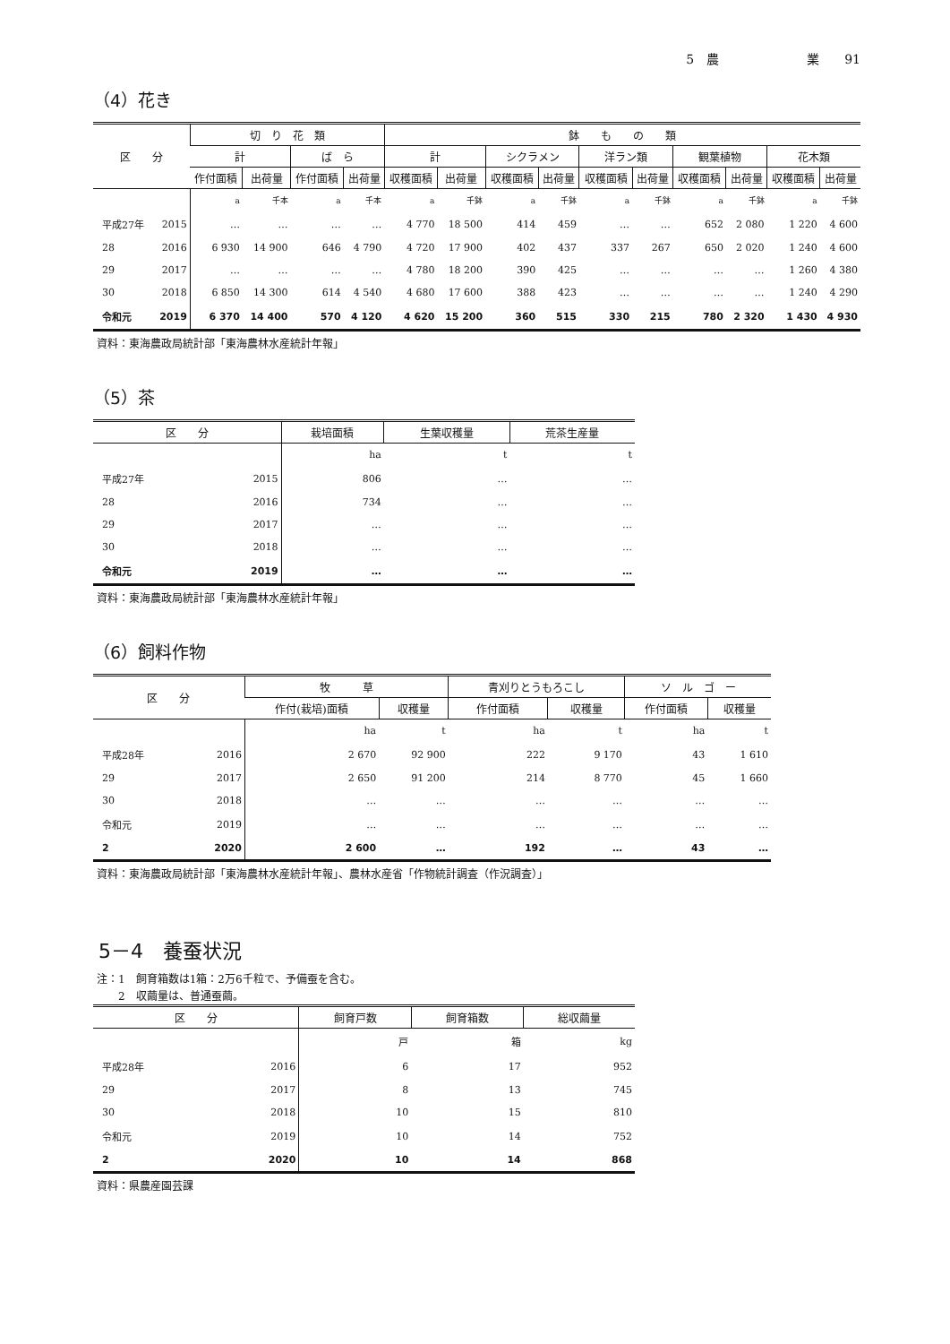5　農　　　　　　　業　　91
（4）花き
| 区 分 | | 切 り 花 類 | | | | 鉢 も の 類 | | | | | | | | | |
| --- | --- | --- | --- | --- | --- | --- | --- | --- | --- | --- | --- | --- | --- | --- | --- |
| | | 計 | | ば ら | | 計 | | シクラメン | | 洋ラン類 | | 観葉植物 | | 花木類 | |
| | | 作付面積 | 出荷量 | 作付面積 | 出荷量 | 収穫面積 | 出荷量 | 収穫面積 | 出荷量 | 収穫面積 | 出荷量 | 収穫面積 | 出荷量 | 収穫面積 | 出荷量 |
| | | a | 千本 | a | 千本 | a | 千鉢 | a | 千鉢 | a | 千鉢 | a | 千鉢 | a | 千鉢 |
| 平成27年 | 2015 | … | … | … | … | 4 770 | 18 500 | 414 | 459 | … | … | 652 | 2 080 | 1 220 | 4 600 |
| 28 | 2016 | 6 930 | 14 900 | 646 | 4 790 | 4 720 | 17 900 | 402 | 437 | 337 | 267 | 650 | 2 020 | 1 240 | 4 600 |
| 29 | 2017 | … | … | … | … | 4 780 | 18 200 | 390 | 425 | … | … | … | … | 1 260 | 4 380 |
| 30 | 2018 | 6 850 | 14 300 | 614 | 4 540 | 4 680 | 17 600 | 388 | 423 | … | … | … | … | 1 240 | 4 290 |
| 令和元 | 2019 | 6 370 | 14 400 | 570 | 4 120 | 4 620 | 15 200 | 360 | 515 | 330 | 215 | 780 | 2 320 | 1 430 | 4 930 |
資料：東海農政局統計部「東海農林水産統計年報」
（5）茶
| 区 分 | | 栽培面積 | 生葉収穫量 | 荒茶生産量 |
| --- | --- | --- | --- | --- |
| | | ha | t | t |
| 平成27年 | 2015 | 806 | … | … |
| 28 | 2016 | 734 | … | … |
| 29 | 2017 | … | … | … |
| 30 | 2018 | … | … | … |
| 令和元 | 2019 | … | … | … |
資料：東海農政局統計部「東海農林水産統計年報」
（6）飼料作物
| 区 分 | | 牧 草 | | 青刈りとうもろこし | | ソ ル ゴ ー | |
| --- | --- | --- | --- | --- | --- | --- | --- |
| | | 作付(栽培)面積 | 収穫量 | 作付面積 | 収穫量 | 作付面積 | 収穫量 |
| | | ha | t | ha | t | ha | t |
| 平成28年 | 2016 | 2 670 | 92 900 | 222 | 9 170 | 43 | 1 610 |
| 29 | 2017 | 2 650 | 91 200 | 214 | 8 770 | 45 | 1 660 |
| 30 | 2018 | … | … | … | … | … | … |
| 令和元 | 2019 | … | … | … | … | … | … |
| 2 | 2020 | 2 600 | … | 192 | … | 43 | … |
資料：東海農政局統計部「東海農林水産統計年報」、農林水産省「作物統計調査（作況調査）」
5－4　養蚕状況
注：1　飼育箱数は1箱：2万6千粒で、予備蚕を含む。
　　2　収繭量は、普通蚕繭。
| 区 分 | | 飼育戸数 | 飼育箱数 | 総収繭量 |
| --- | --- | --- | --- | --- |
| | | 戸 | 箱 | kg |
| 平成28年 | 2016 | 6 | 17 | 952 |
| 29 | 2017 | 8 | 13 | 745 |
| 30 | 2018 | 10 | 15 | 810 |
| 令和元 | 2019 | 10 | 14 | 752 |
| 2 | 2020 | 10 | 14 | 868 |
資料：県農産園芸課